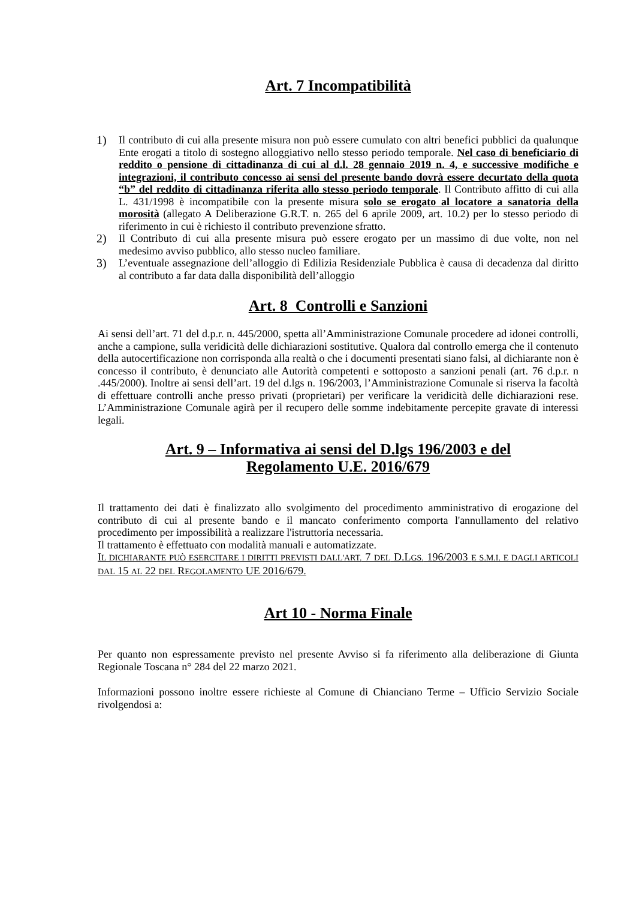Art. 7 Incompatibilità
1) Il contributo di cui alla presente misura non può essere cumulato con altri benefici pubblici da qualunque Ente erogati a titolo di sostegno alloggiativo nello stesso periodo temporale. Nel caso di beneficiario di reddito o pensione di cittadinanza di cui al d.l. 28 gennaio 2019 n. 4, e successive modifiche e integrazioni, il contributo concesso ai sensi del presente bando dovrà essere decurtato della quota “b” del reddito di cittadinanza riferita allo stesso periodo temporale. Il Contributo affitto di cui alla L. 431/1998 è incompatibile con la presente misura solo se erogato al locatore a sanatoria della morosità (allegato A Deliberazione G.R.T. n. 265 del 6 aprile 2009, art. 10.2) per lo stesso periodo di riferimento in cui è richiesto il contributo prevenzione sfratto.
2) Il Contributo di cui alla presente misura può essere erogato per un massimo di due volte, non nel medesimo avviso pubblico, allo stesso nucleo familiare.
3) L’eventuale assegnazione dell’alloggio di Edilizia Residenziale Pubblica è causa di decadenza dal diritto al contributo a far data dalla disponibilità dell’alloggio
Art. 8 Controlli e Sanzioni
Ai sensi dell’art. 71 del d.p.r. n. 445/2000, spetta all’Amministrazione Comunale procedere ad idonei controlli, anche a campione, sulla veridicità delle dichiarazioni sostitutive. Qualora dal controllo emerga che il contenuto della autocertificazione non corrisponda alla realtà o che i documenti presentati siano falsi, al dichiarante non è concesso il contributo, è denunciato alle Autorità competenti e sottoposto a sanzioni penali (art. 76 d.p.r. n .445/2000). Inoltre ai sensi dell’art. 19 del d.lgs n. 196/2003, l’Amministrazione Comunale si riserva la facoltà di effettuare controlli anche presso privati (proprietari) per verificare la veridicità delle dichiarazioni rese. L’Amministrazione Comunale agirà per il recupero delle somme indebitamente percepite gravate di interessi legali.
Art. 9 – Informativa ai sensi del D.lgs 196/2003 e del
Regolamento U.E. 2016/679
Il trattamento dei dati è finalizzato allo svolgimento del procedimento amministrativo di erogazione del contributo di cui al presente bando e il mancato conferimento comporta l'annullamento del relativo procedimento per impossibilità a realizzare l'istruttoria necessaria.
Il trattamento è effettuato con modalità manuali e automatizzate.
IL DICHIARANTE PUÒ ESERCITARE I DIRITTI PREVISTI DALL'ART. 7 DEL D.LGS. 196/2003 E S.M.I. E DAGLI ARTICOLI DAL 15 AL 22 DEL REGOLAMENTO UE 2016/679.
Art 10 - Norma Finale
Per quanto non espressamente previsto nel presente Avviso si fa riferimento alla deliberazione di Giunta Regionale Toscana n° 284 del 22 marzo 2021.
Informazioni possono inoltre essere richieste al Comune di Chianciano Terme – Ufficio Servizio Sociale rivolgendosi a: